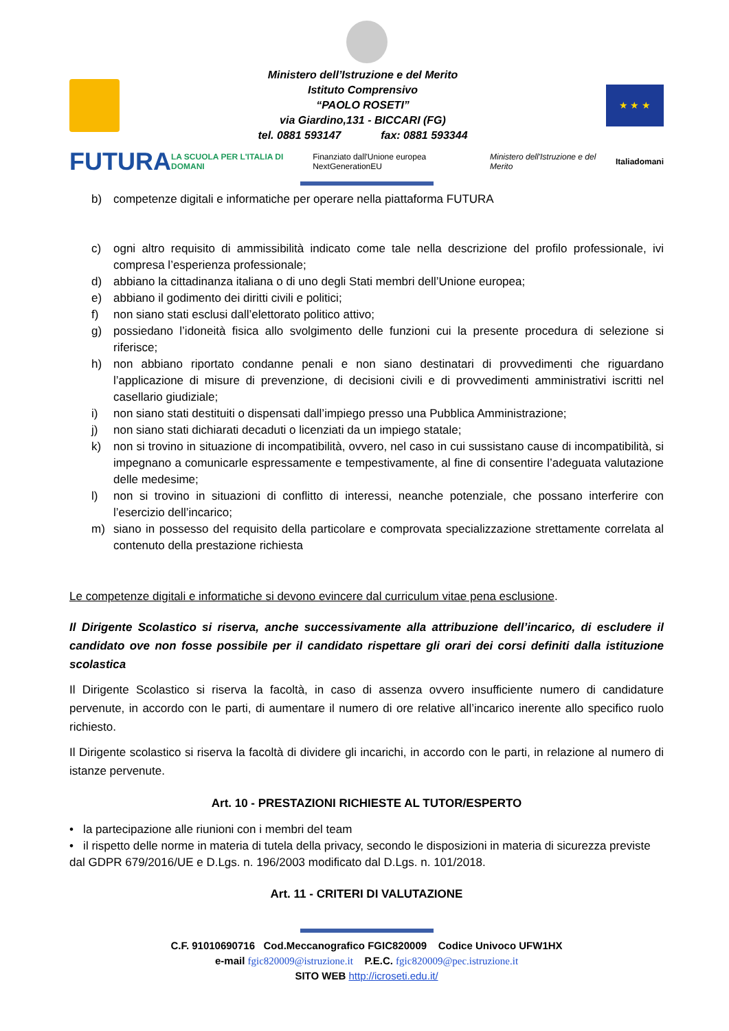Ministero dell’Istruzione e del Merito
Istituto Comprensivo
“PAOLO ROSETI”
via Giardino,131 - BICCARI (FG)
tel. 0881 593147 fax: 0881 593344
★ ★ ★
FUTURA LA SCUOLA PER L'ITALIA DI DOMANI Finanziato dall'Unione europea NextGenerationEU Ministero dell'Istruzione e del Merito Italiadomani
b) competenze digitali e informatiche per operare nella piattaforma FUTURA
c) ogni altro requisito di ammissibilità indicato come tale nella descrizione del profilo professionale, ivi compresa l’esperienza professionale;
d) abbiano la cittadinanza italiana o di uno degli Stati membri dell’Unione europea;
e) abbiano il godimento dei diritti civili e politici;
f) non siano stati esclusi dall’elettorato politico attivo;
g) possiedano l’idoneità fisica allo svolgimento delle funzioni cui la presente procedura di selezione si riferisce;
h) non abbiano riportato condanne penali e non siano destinatari di provvedimenti che riguardano l’applicazione di misure di prevenzione, di decisioni civili e di provvedimenti amministrativi iscritti nel casellario giudiziale;
i) non siano stati destituiti o dispensati dall’impiego presso una Pubblica Amministrazione;
j) non siano stati dichiarati decaduti o licenziati da un impiego statale;
k) non si trovino in situazione di incompatibilità, ovvero, nel caso in cui sussistano cause di incompatibilità, si impegnano a comunicarle espressamente e tempestivamente, al fine di consentire l’adeguata valutazione delle medesime;
l) non si trovino in situazioni di conflitto di interessi, neanche potenziale, che possano interferire con l’esercizio dell’incarico;
m) siano in possesso del requisito della particolare e comprovata specializzazione strettamente correlata al contenuto della prestazione richiesta
Le competenze digitali e informatiche si devono evincere dal curriculum vitae pena esclusione.
Il Dirigente Scolastico si riserva, anche successivamente alla attribuzione dell’incarico, di escludere il candidato ove non fosse possibile per il candidato rispettare gli orari dei corsi definiti dalla istituzione scolastica
Il Dirigente Scolastico si riserva la facoltà, in caso di assenza ovvero insufficiente numero di candidature pervenute, in accordo con le parti, di aumentare il numero di ore relative all’incarico inerente allo specifico ruolo richiesto.
Il Dirigente scolastico si riserva la facoltà di dividere gli incarichi, in accordo con le parti, in relazione al numero di istanze pervenute.
Art. 10 - PRESTAZIONI RICHIESTE AL TUTOR/ESPERTO
• la partecipazione alle riunioni con i membri del team
• il rispetto delle norme in materia di tutela della privacy, secondo le disposizioni in materia di sicurezza previste dal GDPR 679/2016/UE e D.Lgs. n. 196/2003 modificato dal D.Lgs. n. 101/2018.
Art. 11 - CRITERI DI VALUTAZIONE
C.F. 91010690716 Cod.Meccanografico FGIC820009 Codice Univoco UFW1HX
e-mail fgic820009@istruzione.it P.E.C. fgic820009@pec.istruzione.it
SITO WEB http://icroseti.edu.it/